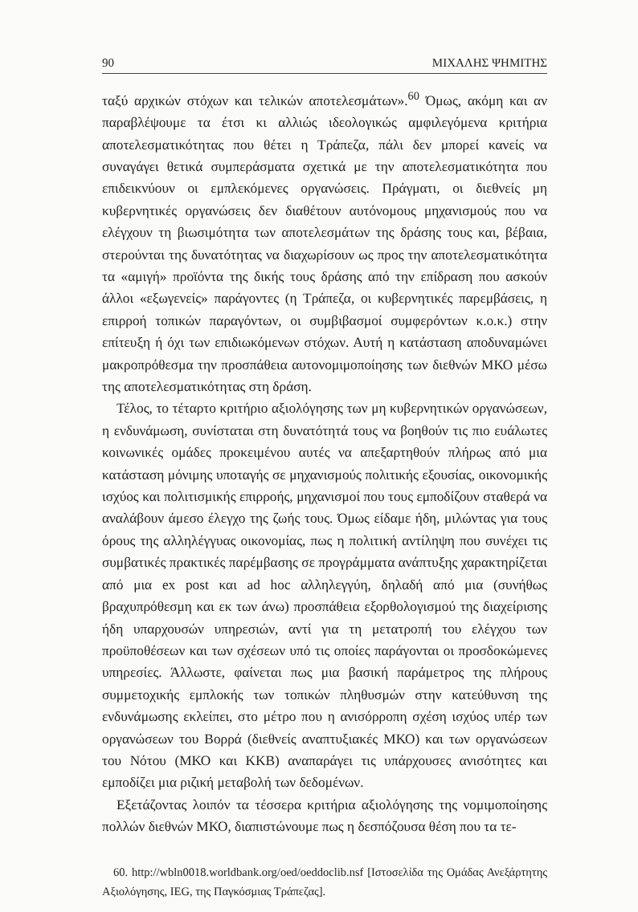90 ΜΙΧΑΛΗΣ ΨΗΜΙΤΗΣ
ταξύ αρχικών στόχων και τελικών αποτελεσμάτων».<sup>60</sup> Όμως, ακόμη και αν παραβλέψουμε τα έτσι κι αλλιώς ιδεολογικώς αμφιλεγόμενα κριτήρια αποτελεσματικότητας που θέτει η Τράπεζα, πάλι δεν μπορεί κανείς να συναγάγει θετικά συμπεράσματα σχετικά με την αποτελεσματικότητα που επιδεικνύουν οι εμπλεκόμενες οργανώσεις. Πράγματι, οι διεθνείς μη κυβερνητικές οργανώσεις δεν διαθέτουν αυτόνομους μηχανισμούς που να ελέγχουν τη βιωσιμότητα των αποτελεσμάτων της δράσης τους και, βέβαια, στερούνται της δυνατότητας να διαχωρίσουν ως προς την αποτελεσματικότητα τα «αμιγή» προϊόντα της δικής τους δράσης από την επίδραση που ασκούν άλλοι «εξωγενείς» παράγοντες (η Τράπεζα, οι κυβερνητικές παρεμβάσεις, η επιρροή τοπικών παραγόντων, οι συμβιβασμοί συμφερόντων κ.ο.κ.) στην επίτευξη ή όχι των επιδιωκόμενων στόχων. Αυτή η κατάσταση αποδυναμώνει μακροπρόθεσμα την προσπάθεια αυτονομιμοποίησης των διεθνών ΜΚΟ μέσω της αποτελεσματικότητας στη δράση.
Τέλος, το τέταρτο κριτήριο αξιολόγησης των μη κυβερνητικών οργανώσεων, η ενδυνάμωση, συνίσταται στη δυνατότητά τους να βοηθούν τις πιο ευάλωτες κοινωνικές ομάδες προκειμένου αυτές να απεξαρτηθούν πλήρως από μια κατάσταση μόνιμης υποταγής σε μηχανισμούς πολιτικής εξουσίας, οικονομικής ισχύος και πολιτισμικής επιρροής, μηχανισμοί που τους εμποδίζουν σταθερά να αναλάβουν άμεσο έλεγχο της ζωής τους. Όμως είδαμε ήδη, μιλώντας για τους όρους της αλληλέγγυας οικονομίας, πως η πολιτική αντίληψη που συνέχει τις συμβατικές πρακτικές παρέμβασης σε προγράμματα ανάπτυξης χαρακτηρίζεται από μια ex post και ad hoc αλληλεγγύη, δηλαδή από μια (συνήθως βραχυπρόθεσμη και εκ των άνω) προσπάθεια εξορθολογισμού της διαχείρισης ήδη υπαρχουσών υπηρεσιών, αντί για τη μετατροπή του ελέγχου των προϋποθέσεων και των σχέσεων υπό τις οποίες παράγονται οι προσδοκώμενες υπηρεσίες. Άλλωστε, φαίνεται πως μια βασική παράμετρος της πλήρους συμμετοχικής εμπλοκής των τοπικών πληθυσμών στην κατεύθυνση της ενδυνάμωσης εκλείπει, στο μέτρο που η ανισόρροπη σχέση ισχύος υπέρ των οργανώσεων του Βορρά (διεθνείς αναπτυξιακές ΜΚΟ) και των οργανώσεων του Νότου (ΜΚΟ και ΚΚΒ) αναπαράγει τις υπάρχουσες ανισότητες και εμποδίζει μια ριζική μεταβολή των δεδομένων.
Εξετάζοντας λοιπόν τα τέσσερα κριτήρια αξιολόγησης της νομιμοποίησης πολλών διεθνών ΜΚΟ, διαπιστώνουμε πως η δεσπόζουσα θέση που τα τε-
60. http://wbln0018.worldbank.org/oed/oeddoclib.nsf [Ιστοσελίδα της Ομάδας Ανεξάρτητης Αξιολόγησης, IEG, της Παγκόσμιας Τράπεζας].